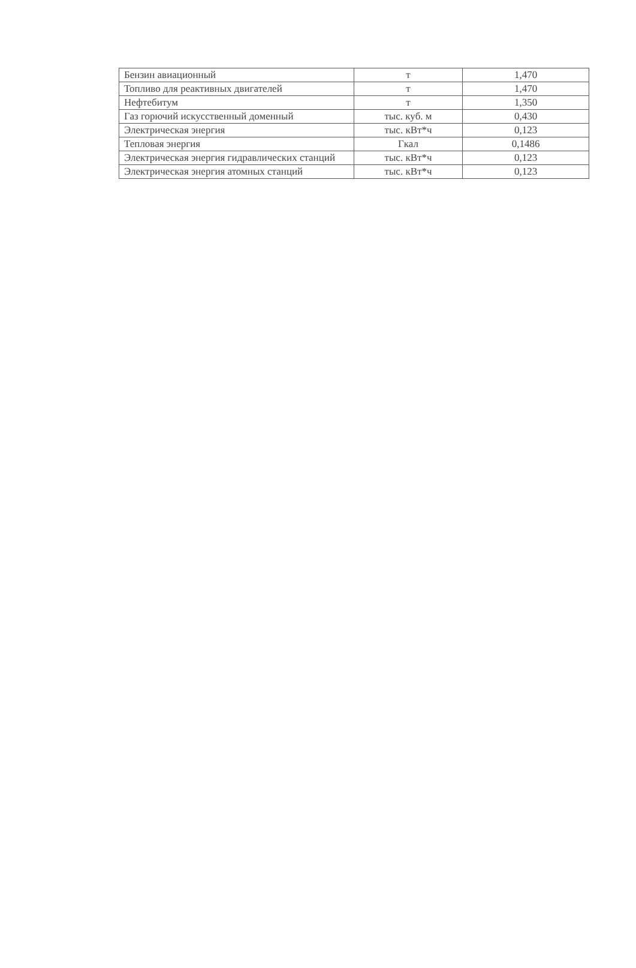| Бензин авиационный | т | 1,470 |
| Топливо для реактивных двигателей | т | 1,470 |
| Нефтебитум | т | 1,350 |
| Газ горючий искусственный доменный | тыс. куб. м | 0,430 |
| Электрическая энергия | тыс. кВт*ч | 0,123 |
| Тепловая энергия | Гкал | 0,1486 |
| Электрическая энергия гидравлических станций | тыс. кВт*ч | 0,123 |
| Электрическая энергия атомных станций | тыс. кВт*ч | 0,123 |